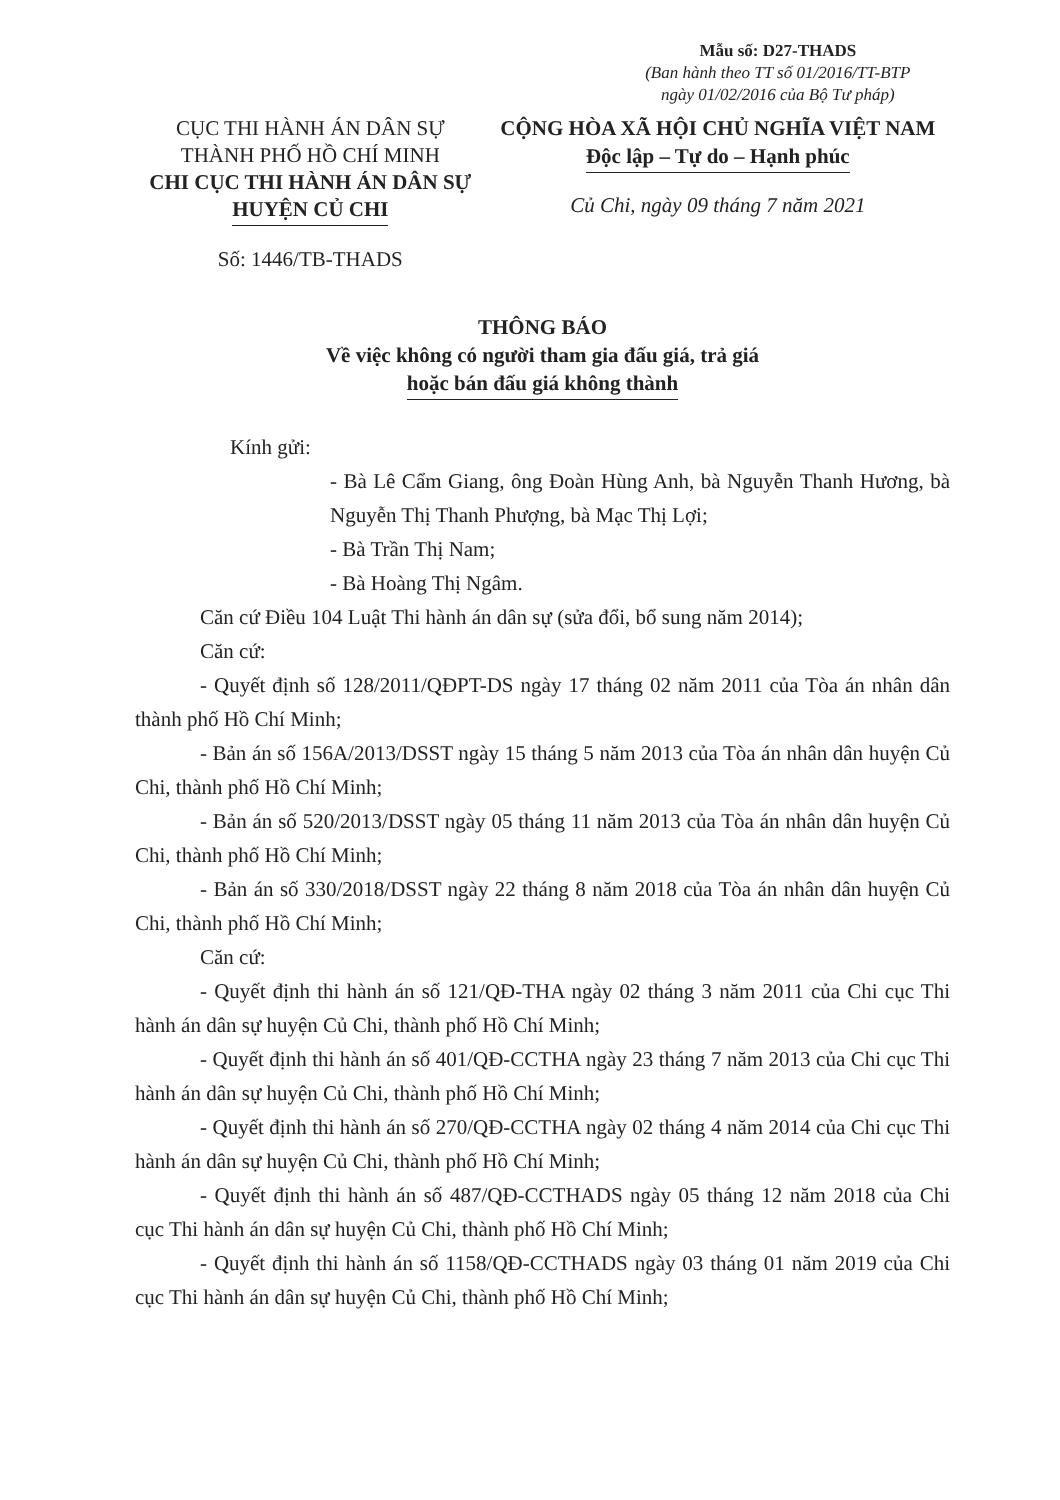CỤC THI HÀNH ÁN DÂN SỰ
THÀNH PHỐ HỒ CHÍ MINH
CHI CỤC THI HÀNH ÁN DÂN SỰ
HUYỆN CỦ CHI
Số: 1446/TB-THADS
Mẫu số: D27-THADS
(Ban hành theo TT số 01/2016/TT-BTP
ngày 01/02/2016 của Bộ Tư pháp)
CỘNG HÒA XÃ HỘI CHỦ NGHĨA VIỆT NAM
Độc lập – Tự do – Hạnh phúc
Củ Chi, ngày 09 tháng 7 năm 2021
THÔNG BÁO
Về việc không có người tham gia đấu giá, trả giá
hoặc bán đấu giá không thành
Kính gửi:
- Bà Lê Cẩm Giang, ông Đoàn Hùng Anh, bà Nguyễn Thanh Hương, bà Nguyễn Thị Thanh Phượng, bà Mạc Thị Lợi;
- Bà Trần Thị Nam;
- Bà Hoàng Thị Ngâm.
Căn cứ Điều 104 Luật Thi hành án dân sự (sửa đổi, bổ sung năm 2014);
Căn cứ:
- Quyết định số 128/2011/QĐPT-DS ngày 17 tháng 02 năm 2011 của Tòa án nhân dân thành phố Hồ Chí Minh;
- Bản án số 156A/2013/DSST ngày 15 tháng 5 năm 2013 của Tòa án nhân dân huyện Củ Chi, thành phố Hồ Chí Minh;
- Bản án số 520/2013/DSST ngày 05 tháng 11 năm 2013 của Tòa án nhân dân huyện Củ Chi, thành phố Hồ Chí Minh;
- Bản án số 330/2018/DSST ngày 22 tháng 8 năm 2018 của Tòa án nhân dân huyện Củ Chi, thành phố Hồ Chí Minh;
Căn cứ:
- Quyết định thi hành án số 121/QĐ-THA ngày 02 tháng 3 năm 2011 của Chi cục Thi hành án dân sự huyện Củ Chi, thành phố Hồ Chí Minh;
- Quyết định thi hành án số 401/QĐ-CCTHA ngày 23 tháng 7 năm 2013 của Chi cục Thi hành án dân sự huyện Củ Chi, thành phố Hồ Chí Minh;
- Quyết định thi hành án số 270/QĐ-CCTHA ngày 02 tháng 4 năm 2014 của Chi cục Thi hành án dân sự huyện Củ Chi, thành phố Hồ Chí Minh;
- Quyết định thi hành án số 487/QĐ-CCTHADS ngày 05 tháng 12 năm 2018 của Chi cục Thi hành án dân sự huyện Củ Chi, thành phố Hồ Chí Minh;
- Quyết định thi hành án số 1158/QĐ-CCTHADS ngày 03 tháng 01 năm 2019 của Chi cục Thi hành án dân sự huyện Củ Chi, thành phố Hồ Chí Minh;